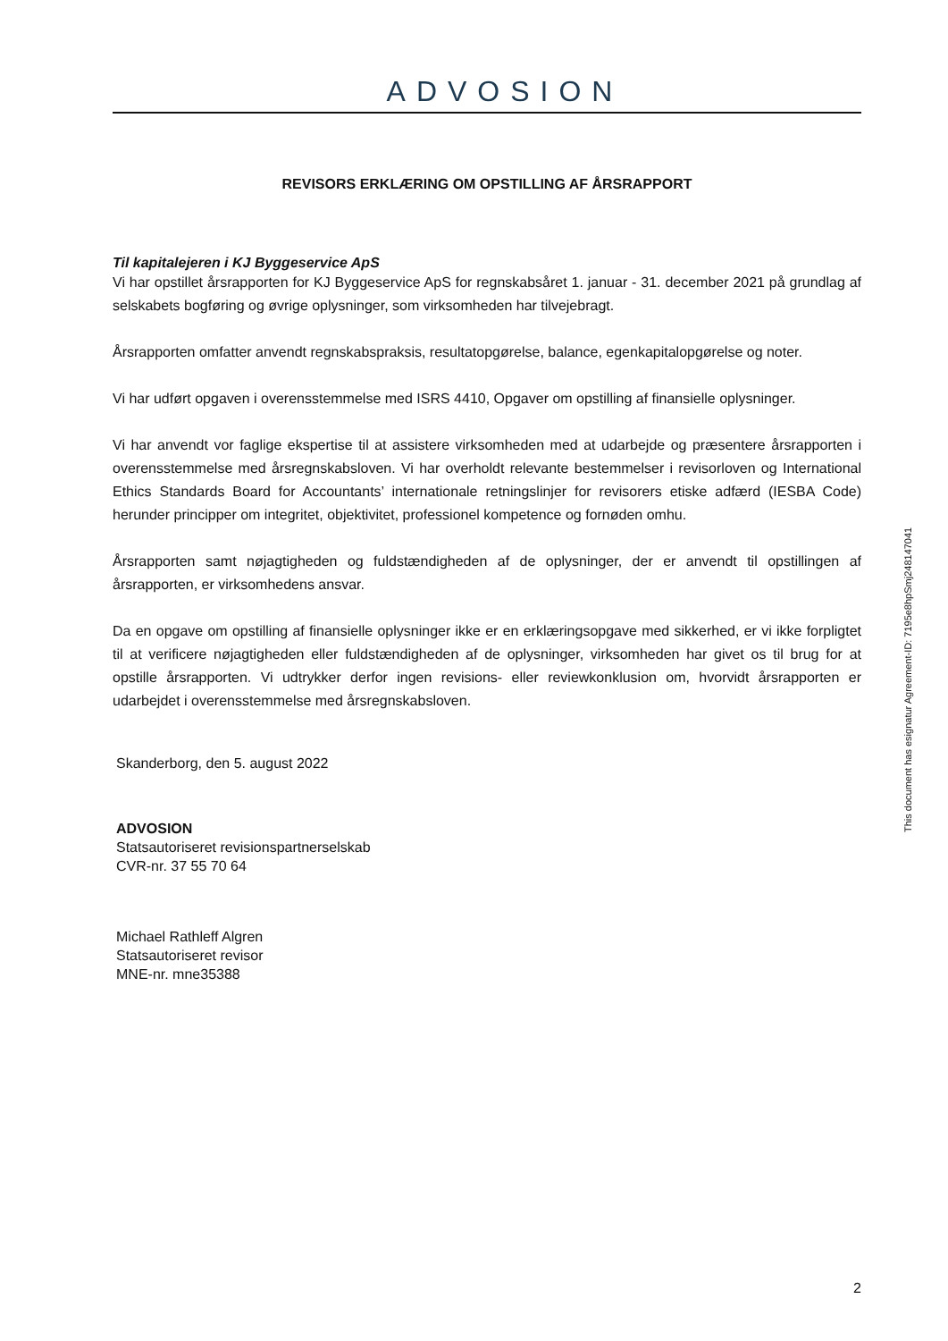ADVOSION
REVISORS ERKLÆRING OM OPSTILLING AF ÅRSRAPPORT
Til kapitalejeren i KJ Byggeservice ApS
Vi har opstillet årsrapporten for KJ Byggeservice ApS for regnskabsåret 1. januar - 31. december 2021 på grundlag af selskabets bogføring og øvrige oplysninger, som virksomheden har tilvejebragt.
Årsrapporten omfatter anvendt regnskabspraksis, resultatopgørelse, balance, egenkapitalopgørelse og noter.
Vi har udført opgaven i overensstemmelse med ISRS 4410, Opgaver om opstilling af finansielle oplysninger.
Vi har anvendt vor faglige ekspertise til at assistere virksomheden med at udarbejde og præsentere årsrapporten i overensstemmelse med årsregnskabsloven. Vi har overholdt relevante bestemmelser i revisorloven og International Ethics Standards Board for Accountants’ internationale retningslinjer for revisorers etiske adfærd (IESBA Code) herunder principper om integritet, objektivitet, professionel kompetence og fornøden omhu.
Årsrapporten samt nøjagtigheden og fuldstændigheden af de oplysninger, der er anvendt til opstillingen af årsrapporten, er virksomhedens ansvar.
Da en opgave om opstilling af finansielle oplysninger ikke er en erklæringsopgave med sikkerhed, er vi ikke forpligtet til at verificere nøjagtigheden eller fuldstændigheden af de oplysninger, virksomheden har givet os til brug for at opstille årsrapporten. Vi udtrykker derfor ingen revisions- eller reviewkonklusion om, hvorvidt årsrapporten er udarbejdet i overensstemmelse med årsregnskabsloven.
Skanderborg, den 5. august 2022
ADVOSION
Statsautoriseret revisionspartnerselskab
CVR-nr. 37 55 70 64
Michael Rathleff Algren
Statsautoriseret revisor
MNE-nr. mne35388
This document has esignatur Agreement-ID: 7195e8hpSmj248147041
2